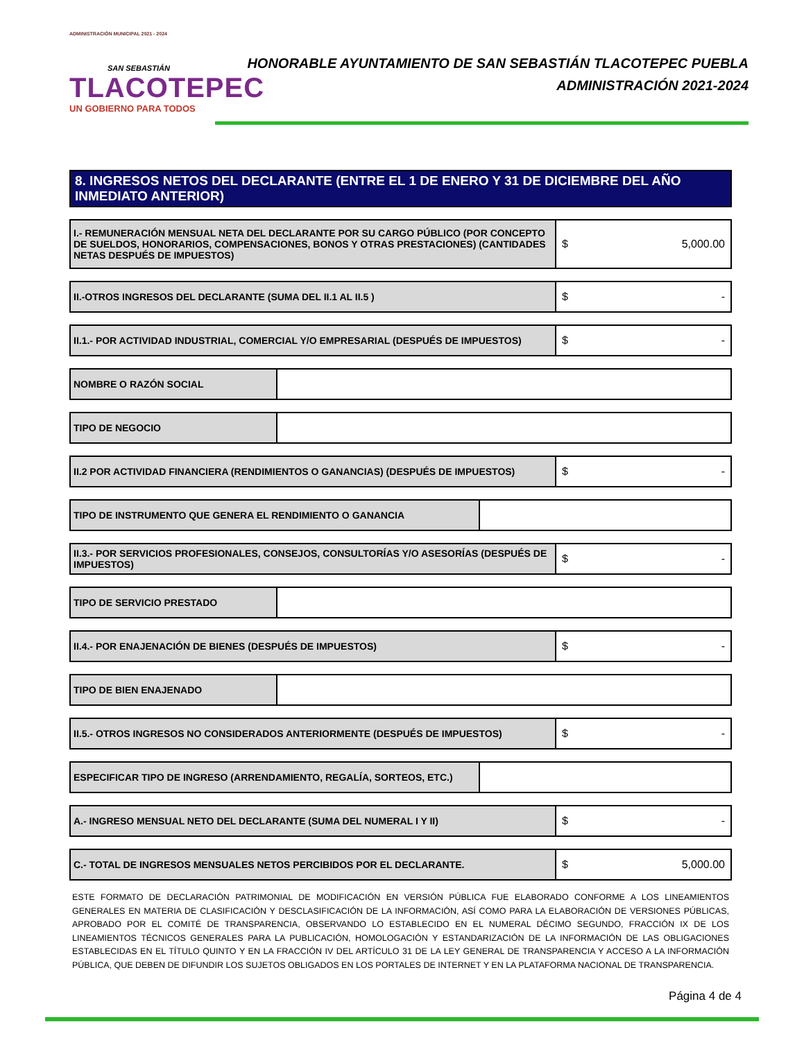ADMINISTRACIÓN MUNICIPAL 2021 - 2024
SAN SEBASTIÁN
TLACOTEPEC
UN GOBIERNO PARA TODOS
HONORABLE AYUNTAMIENTO DE SAN SEBASTIÁN TLACOTEPEC PUEBLA
ADMINISTRACIÓN 2021-2024
8. INGRESOS NETOS DEL DECLARANTE (ENTRE EL 1 DE ENERO Y 31 DE DICIEMBRE DEL AÑO INMEDIATO ANTERIOR)
I.- REMUNERACIÓN MENSUAL NETA DEL DECLARANTE POR SU CARGO PÚBLICO (POR CONCEPTO DE SUELDOS, HONORARIOS, COMPENSACIONES, BONOS Y OTRAS PRESTACIONES) (CANTIDADES NETAS DESPUÉS DE IMPUESTOS)
$ 5,000.00
II.-OTROS INGRESOS DEL DECLARANTE (SUMA DEL II.1 AL II.5 )
$ -
II.1.- POR ACTIVIDAD INDUSTRIAL, COMERCIAL Y/O EMPRESARIAL (DESPUÉS DE IMPUESTOS)
$ -
NOMBRE O RAZÓN SOCIAL
TIPO DE NEGOCIO
II.2 POR ACTIVIDAD FINANCIERA (RENDIMIENTOS O GANANCIAS) (DESPUÉS DE IMPUESTOS)
$ -
TIPO DE INSTRUMENTO QUE GENERA EL RENDIMIENTO O GANANCIA
II.3.- POR SERVICIOS PROFESIONALES, CONSEJOS, CONSULTORÍAS Y/O ASESORÍAS (DESPUÉS DE IMPUESTOS)
$ -
TIPO DE SERVICIO PRESTADO
II.4.- POR ENAJENACIÓN DE BIENES (DESPUÉS DE IMPUESTOS)
$ -
TIPO DE BIEN ENAJENADO
II.5.- OTROS INGRESOS NO CONSIDERADOS ANTERIORMENTE (DESPUÉS DE IMPUESTOS)
$ -
ESPECIFICAR TIPO DE INGRESO (ARRENDAMIENTO, REGALÍA, SORTEOS, ETC.)
A.- INGRESO MENSUAL NETO DEL DECLARANTE (SUMA DEL NUMERAL I Y II)
$ -
C.- TOTAL DE INGRESOS MENSUALES NETOS PERCIBIDOS POR EL DECLARANTE.
$ 5,000.00
ESTE FORMATO DE DECLARACIÓN PATRIMONIAL DE MODIFICACIÓN EN VERSIÓN PÚBLICA FUE ELABORADO CONFORME A LOS LINEAMIENTOS GENERALES EN MATERIA DE CLASIFICACIÓN Y DESCLASIFICACIÓN DE LA INFORMACIÓN, ASÍ COMO PARA LA ELABORACIÓN DE VERSIONES PÚBLICAS, APROBADO POR EL COMITÉ DE TRANSPARENCIA, OBSERVANDO LO ESTABLECIDO EN EL NUMERAL DÉCIMO SEGUNDO, FRACCIÓN IX DE LOS LINEAMIENTOS TÉCNICOS GENERALES PARA LA PUBLICACIÓN, HOMOLOGACIÓN Y ESTANDARIZACIÓN DE LA INFORMACIÓN DE LAS OBLIGACIONES ESTABLECIDAS EN EL TÍTULO QUINTO Y EN LA FRACCIÓN IV DEL ARTÍCULO 31 DE LA LEY GENERAL DE TRANSPARENCIA Y ACCESO A LA INFORMACIÓN PÚBLICA, QUE DEBEN DE DIFUNDIR LOS SUJETOS OBLIGADOS EN LOS PORTALES DE INTERNET Y EN LA PLATAFORMA NACIONAL DE TRANSPARENCIA.
Página 4 de 4